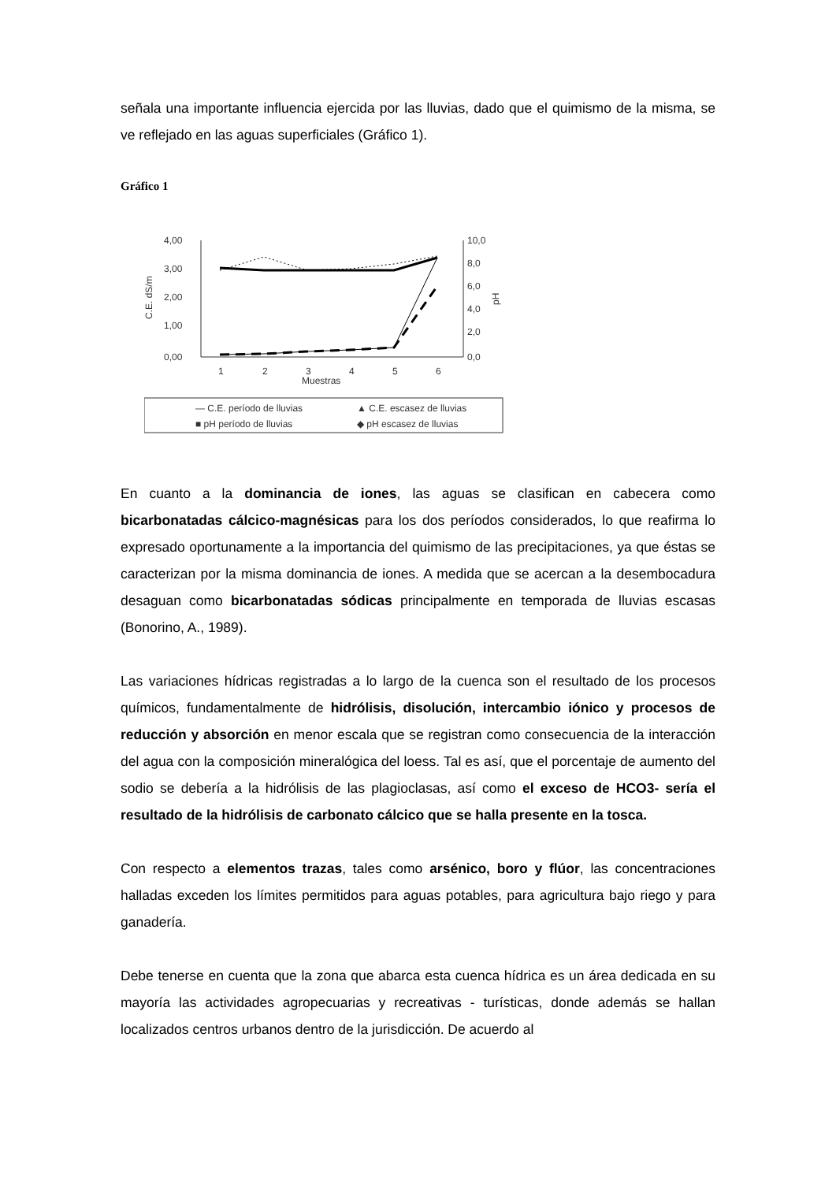señala una importante influencia ejercida por las lluvias, dado que el quimismo de la misma, se ve reflejado en las aguas superficiales (Gráfico 1).
Gráfico 1
4,00
3,00
2,00
1,00
0,00
10,0
8,0
6,0
4,0
2,0
0,0
C.E. dS/m
pH
1
2
3
4
5
6
Muestras
— C.E. período de lluvias
▲ C.E. escasez de lluvias
■ pH período de lluvias
◆ pH escasez de lluvias
En cuanto a la dominancia de iones, las aguas se clasifican en cabecera como bicarbonatadas cálcico-magnésicas para los dos períodos considerados, lo que reafirma lo expresado oportunamente a la importancia del quimismo de las precipitaciones, ya que éstas se caracterizan por la misma dominancia de iones. A medida que se acercan a la desembocadura desaguan como bicarbonatadas sódicas principalmente en temporada de lluvias escasas (Bonorino, A., 1989).
Las variaciones hídricas registradas a lo largo de la cuenca son el resultado de los procesos químicos, fundamentalmente de hidrólisis, disolución, intercambio iónico y procesos de reducción y absorción en menor escala que se registran como consecuencia de la interacción del agua con la composición mineralógica del loess. Tal es así, que el porcentaje de aumento del sodio se debería a la hidrólisis de las plagioclasas, así como el exceso de HCO3- sería el resultado de la hidrólisis de carbonato cálcico que se halla presente en la tosca.
Con respecto a elementos trazas, tales como arsénico, boro y flúor, las concentraciones halladas exceden los límites permitidos para aguas potables, para agricultura bajo riego y para ganadería.
Debe tenerse en cuenta que la zona que abarca esta cuenca hídrica es un área dedicada en su mayoría las actividades agropecuarias y recreativas - turísticas, donde además se hallan localizados centros urbanos dentro de la jurisdicción. De acuerdo al